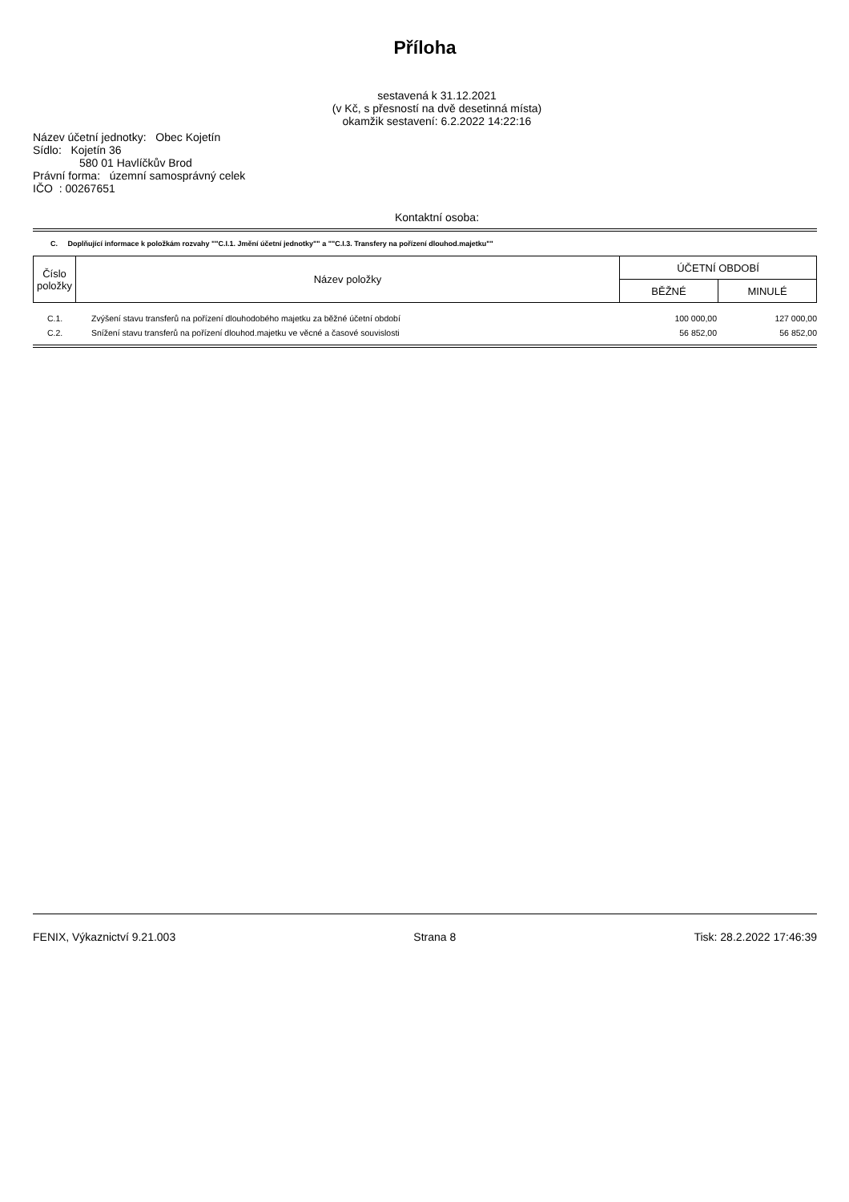Příloha
sestavená k 31.12.2021
(v Kč, s přesností na dvě desetinná místa)
okamžik sestavení: 6.2.2022 14:22:16
Název účetní jednotky: Obec Kojetín
Sídlo: Kojetín 36
580 01 Havlíčkův Brod
Právní forma: územní samosprávný celek
IČO : 00267651
Kontaktní osoba:
C. Doplňující informace k položkám rozvahy ""C.I.1. Jmění účetní jednotky"" a ""C.I.3. Transfery na pořízení dlouhod.majetku""
| Číslo položky | Název položky | ÚČETNÍ OBDOBÍ | |
| --- | --- | --- | --- |
| | | BĚŽNÉ | MINULÉ |
| C.1. | Zvýšení stavu transferů na pořízení dlouhodobého majetku za běžné účetní období | 100 000,00 | 127 000,00 |
| C.2. | Snížení stavu transferů na pořízení dlouhod.majetku ve věcné a časové souvislosti | 56 852,00 | 56 852,00 |
FENIX, Výkaznictví 9.21.003 Strana 8 Tisk: 28.2.2022 17:46:39